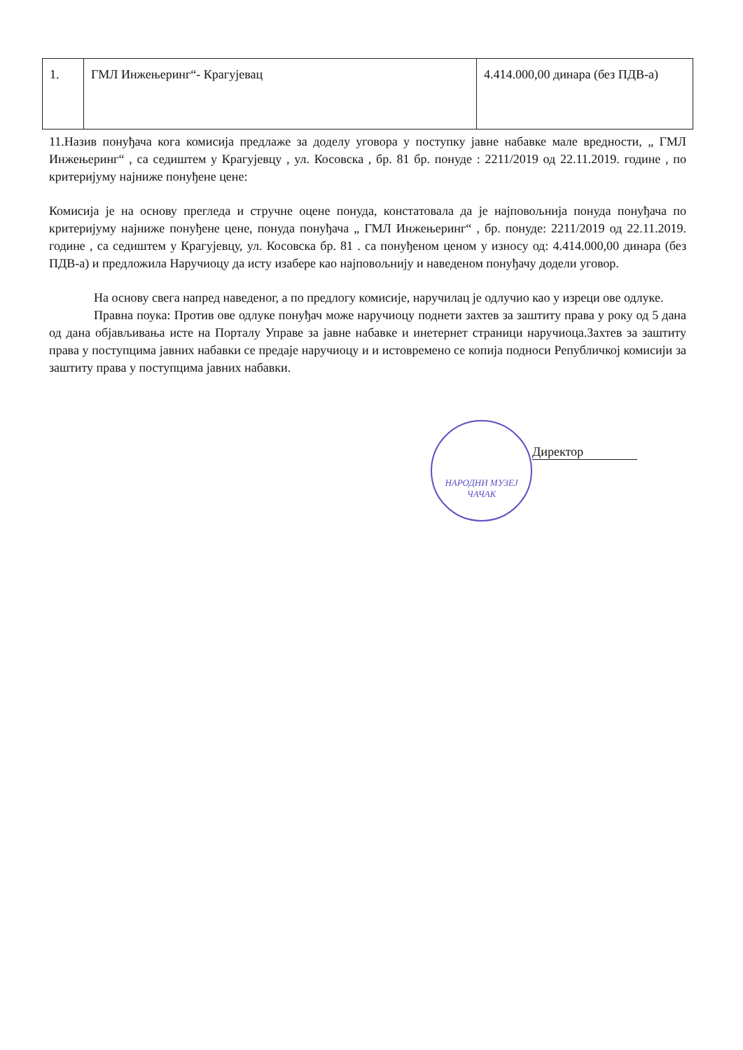| 1. | ГМЛ Инжењеринг“- Крагујевац | 4.414.000,00 динара (без ПДВ-а) |
11.Назив понуђача кога комисија предлаже за доделу уговора у поступку јавне набавке мале вредности, „ ГМЛ Инжењеринг“ , са седиштем у Крагујевцу , ул. Косовска , бр. 81 бр. понуде : 2211/2019 од 22.11.2019. године , по критеријуму најниже понуђене цене:
Комисија је на основу прегледа и стручне оцене понуда, констатовала да је најповољнија понуда понуђача по критеријуму најниже понуђене цене, понуда понуђача „ ГМЛ Инжењеринг“ , бр. понуде: 2211/2019 од 22.11.2019. године , са седиштем у Крагујевцу, ул. Косовска бр. 81 . са понуђеном ценом у износу од: 4.414.000,00 динара (без ПДВ-а) и предложила Наручиоцу да исту изабере као најповољнију и наведеном понуђачу додели уговор.
На основу свега напред наведеног, а по предлогу комисије, наручилац је одлучио као у изреци ове одлуке.
Правна поука: Против ове одлуке понуђач може наручиоцу поднети захтев за заштиту права у року од 5 дана од дана објављивања исте на Порталу Управе за јавне набавке и инетернет страници наручиоца.Захтев за заштиту права у поступцима јавних набавки се предаје наручиоцу и и истовремено се копија подноси Републичкој комисији за заштиту права у поступцима јавних набавки.
НАРОДНИ МУЗЕЈ ЧАЧАК
Директор